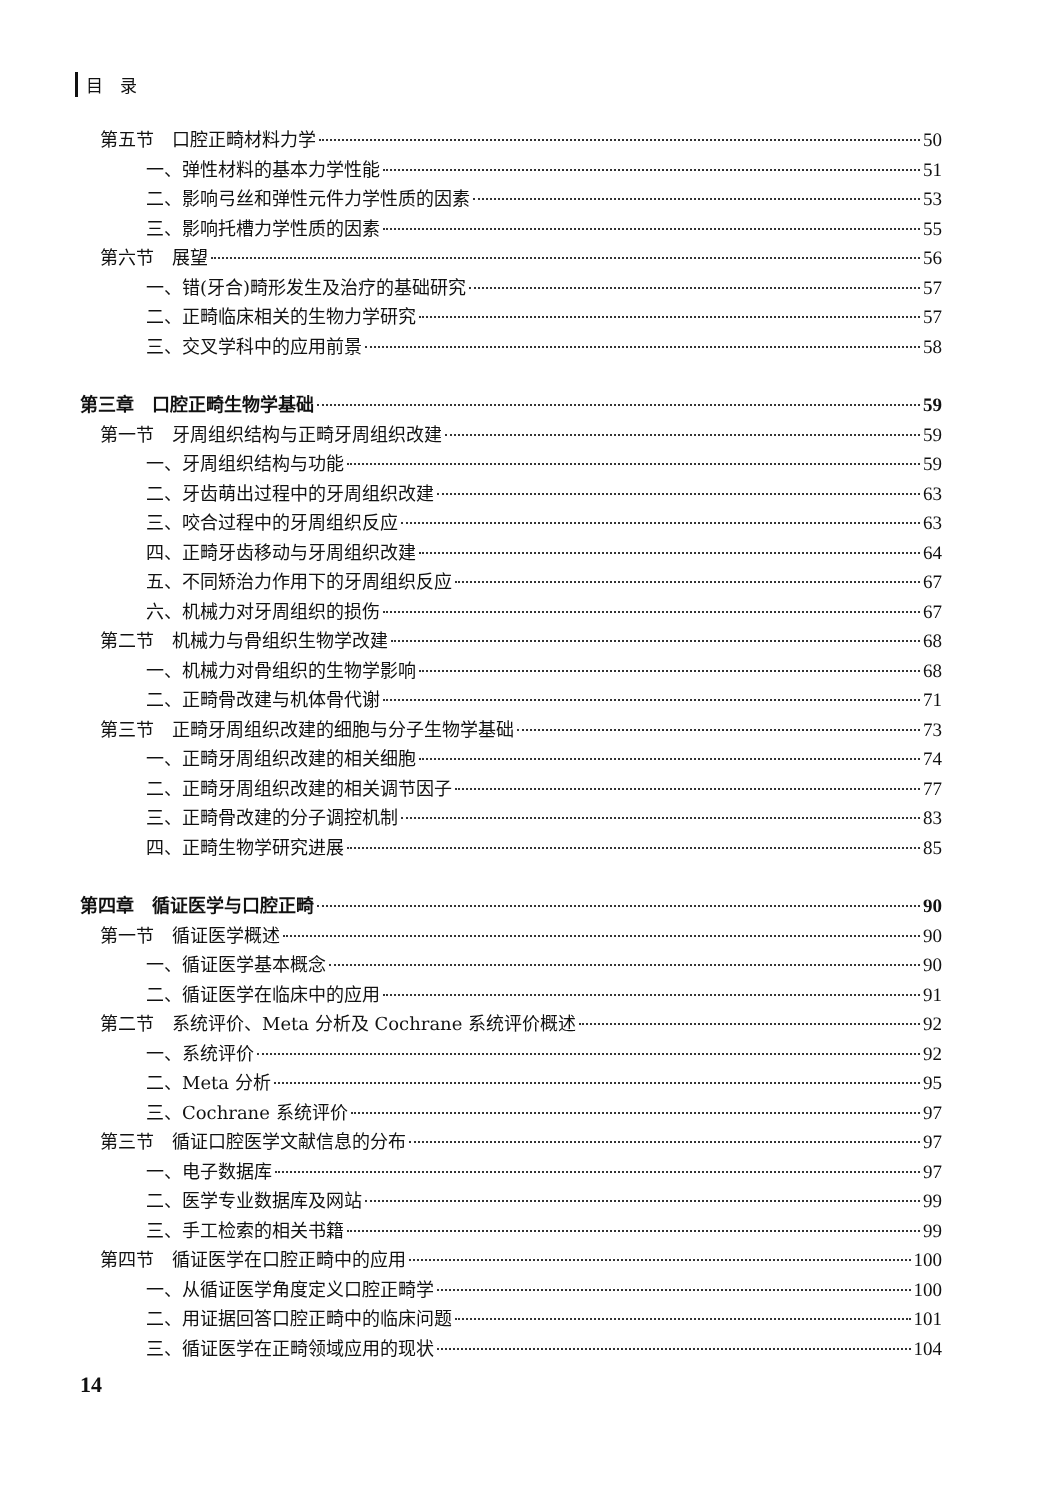目　录
第五节　口腔正畸材料力学 50
一、弹性材料的基本力学性能 51
二、影响弓丝和弹性元件力学性质的因素 53
三、影响托槽力学性质的因素 55
第六节　展望 56
一、错(牙合)畸形发生及治疗的基础研究 57
二、正畸临床相关的生物力学研究 57
三、交叉学科中的应用前景 58
第三章　口腔正畸生物学基础 59
第一节　牙周组织结构与正畸牙周组织改建 59
一、牙周组织结构与功能 59
二、牙齿萌出过程中的牙周组织改建 63
三、咬合过程中的牙周组织反应 63
四、正畸牙齿移动与牙周组织改建 64
五、不同矫治力作用下的牙周组织反应 67
六、机械力对牙周组织的损伤 67
第二节　机械力与骨组织生物学改建 68
一、机械力对骨组织的生物学影响 68
二、正畸骨改建与机体骨代谢 71
第三节　正畸牙周组织改建的细胞与分子生物学基础 73
一、正畸牙周组织改建的相关细胞 74
二、正畸牙周组织改建的相关调节因子 77
三、正畸骨改建的分子调控机制 83
四、正畸生物学研究进展 85
第四章　循证医学与口腔正畸 90
第一节　循证医学概述 90
一、循证医学基本概念 90
二、循证医学在临床中的应用 91
第二节　系统评价、Meta 分析及 Cochrane 系统评价概述 92
一、系统评价 92
二、Meta 分析 95
三、Cochrane 系统评价 97
第三节　循证口腔医学文献信息的分布 97
一、电子数据库 97
二、医学专业数据库及网站 99
三、手工检索的相关书籍 99
第四节　循证医学在口腔正畸中的应用 100
一、从循证医学角度定义口腔正畸学 100
二、用证据回答口腔正畸中的临床问题 101
三、循证医学在正畸领域应用的现状 104
14